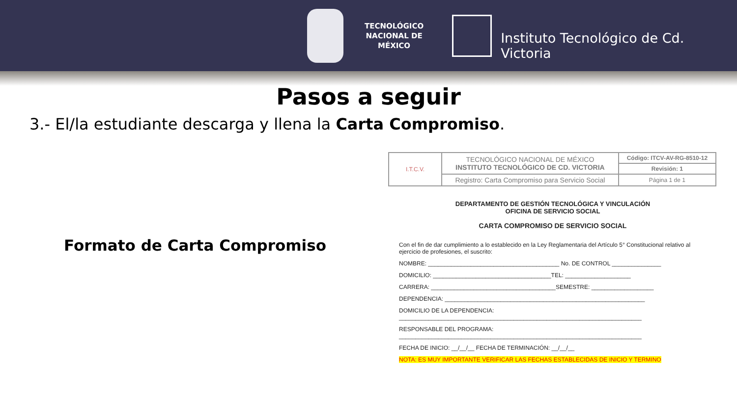TECNOLÓGICO
NACIONAL DE MÉXICO
Instituto Tecnológico de Cd. Victoria
Pasos a seguir
3.- El/la estudiante descarga y llena la Carta Compromiso.
Formato de Carta Compromiso
| I.T.C.V. | TECNOLÓGICO NACIONAL DE MÉXICO INSTITUTO TECNOLÓGICO DE CD. VICTORIA | Código: ITCV-AV-RG-8510-12 |
| | | Revisión: 1 |
| | Registro: Carta Compromiso para Servicio Social | Página 1 de 1 |
DEPARTAMENTO DE GESTIÓN TECNOLÓGICA Y VINCULACIÓN
OFICINA DE SERVICIO SOCIAL
CARTA COMPROMISO DE SERVICIO SOCIAL
Con el fin de dar cumplimiento a lo establecido en la Ley Reglamentaria del Artículo 5° Constitucional relativo al ejercicio de profesiones, el suscrito:
NOMBRE: ________________________________________ No. DE CONTROL _______________
DOMICILIO: ____________________________________TEL: ____________________
CARRERA: ______________________________________SEMESTRE: ___________________
DEPENDENCIA: _____________________________________________________________
DOMICILIO DE LA DEPENDENCIA:
__________________________________________________________________________
RESPONSABLE DEL PROGRAMA:
__________________________________________________________________________
FECHA DE INICIO: __/__/__ FECHA DE TERMINACIÓN: __/__/__
NOTA: ES MUY IMPORTANTE VERIFICAR LAS FECHAS ESTABLECIDAS DE INICIO Y TERMINO